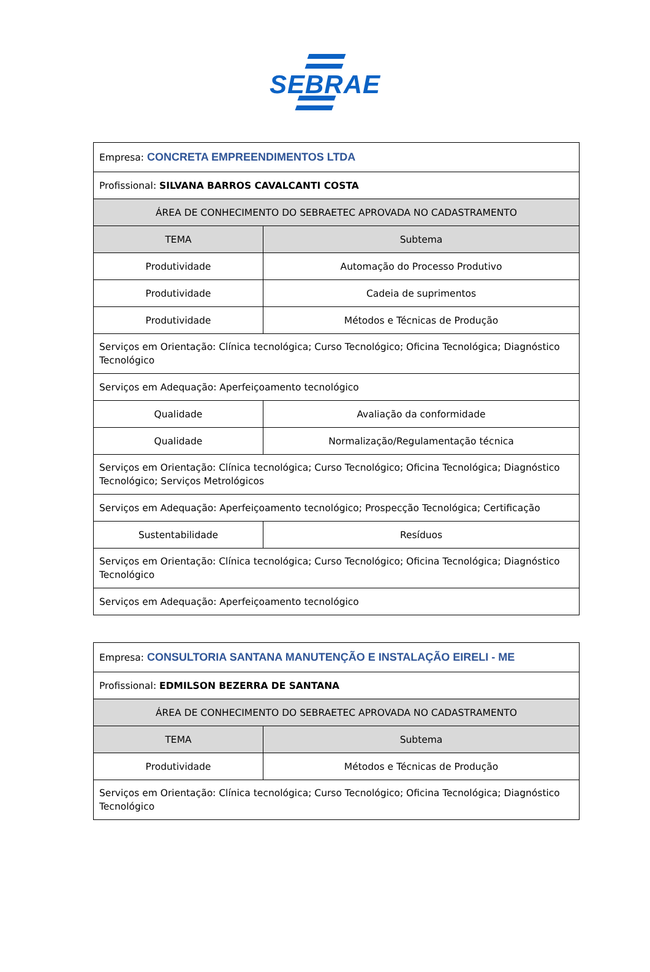SEBRAE
| Empresa: CONCRETA EMPREENDIMENTOS LTDA | |
| Profissional: SILVANA BARROS CAVALCANTI COSTA | |
| ÁREA DE CONHECIMENTO DO SEBRAETEC APROVADA NO CADASTRAMENTO | |
| TEMA | Subtema |
| Produtividade | Automação do Processo Produtivo |
| Produtividade | Cadeia de suprimentos |
| Produtividade | Métodos e Técnicas de Produção |
| Serviços em Orientação: Clínica tecnológica; Curso Tecnológico; Oficina Tecnológica; Diagnóstico Tecnológico | |
| Serviços em Adequação: Aperfeiçoamento tecnológico | |
| Qualidade | Avaliação da conformidade |
| Qualidade | Normalização/Regulamentação técnica |
| Serviços em Orientação: Clínica tecnológica; Curso Tecnológico; Oficina Tecnológica; Diagnóstico Tecnológico; Serviços Metrológicos | |
| Serviços em Adequação: Aperfeiçoamento tecnológico; Prospecção Tecnológica; Certificação | |
| Sustentabilidade | Resíduos |
| Serviços em Orientação: Clínica tecnológica; Curso Tecnológico; Oficina Tecnológica; Diagnóstico Tecnológico | |
| Serviços em Adequação: Aperfeiçoamento tecnológico | |
| Empresa: CONSULTORIA SANTANA MANUTENÇÃO E INSTALAÇÃO EIRELI - ME | |
| Profissional: EDMILSON BEZERRA DE SANTANA | |
| ÁREA DE CONHECIMENTO DO SEBRAETEC APROVADA NO CADASTRAMENTO | |
| TEMA | Subtema |
| Produtividade | Métodos e Técnicas de Produção |
| Serviços em Orientação: Clínica tecnológica; Curso Tecnológico; Oficina Tecnológica; Diagnóstico Tecnológico | |